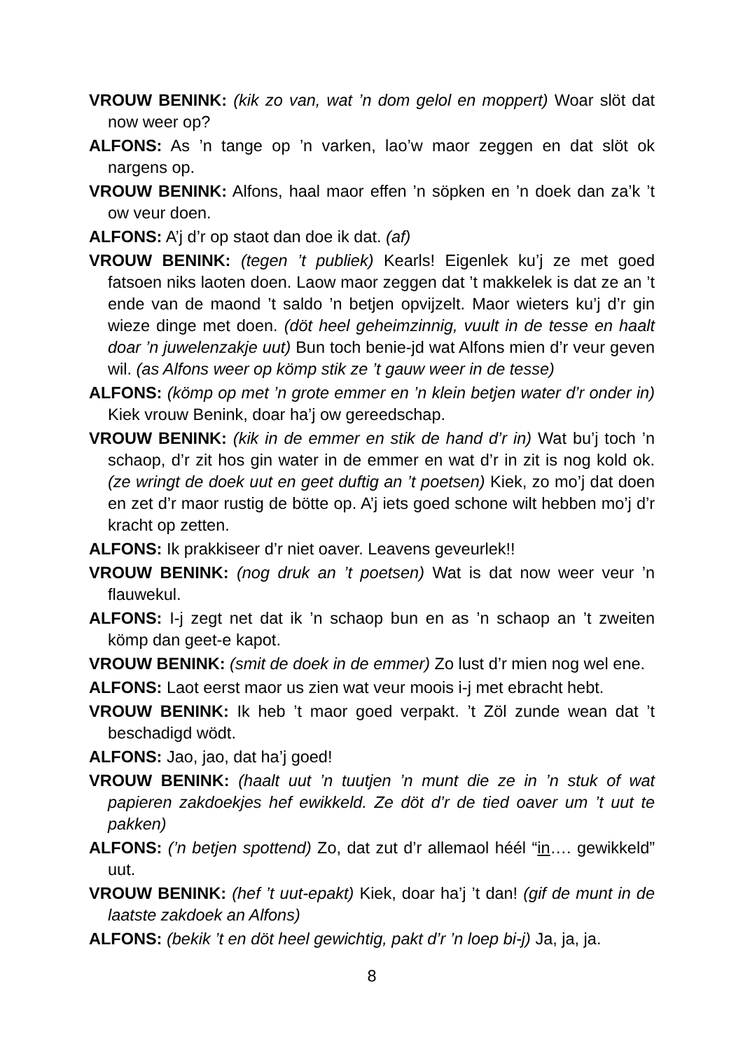VROUW BENINK: (kik zo van, wat ’n dom gelol en moppert) Woar slöt dat now weer op?
ALFONS: As ’n tange op ’n varken, lao’w maor zeggen en dat slöt ok nargens op.
VROUW BENINK: Alfons, haal maor effen ’n söpken en ’n doek dan za’k ’t ow veur doen.
ALFONS: A’j d’r op staot dan doe ik dat. (af)
VROUW BENINK: (tegen ’t publiek) Kearls! Eigenlek ku’j ze met goed fatsoen niks laoten doen. Laow maor zeggen dat ’t makkelek is dat ze an ’t ende van de maond ’t saldo ’n betjen opvijzelt. Maor wieters ku’j d’r gin wieze dinge met doen. (döt heel geheimzinnig, vuult in de tesse en haalt doar ’n juwelenzakje uut) Bun toch benie-jd wat Alfons mien d’r veur geven wil. (as Alfons weer op kömp stik ze ’t gauw weer in de tesse)
ALFONS: (kömp op met ’n grote emmer en ’n klein betjen water d’r onder in) Kiek vrouw Benink, doar ha’j ow gereedschap.
VROUW BENINK: (kik in de emmer en stik de hand d’r in) Wat bu’j toch ’n schaop, d’r zit hos gin water in de emmer en wat d’r in zit is nog kold ok. (ze wringt de doek uut en geet duftig an ’t poetsen) Kiek, zo mo’j dat doen en zet d’r maor rustig de bötte op. A’j iets goed schone wilt hebben mo’j d’r kracht op zetten.
ALFONS: Ik prakkiseer d’r niet oaver. Leavens geveurlek!!
VROUW BENINK: (nog druk an ’t poetsen) Wat is dat now weer veur ’n flauwekul.
ALFONS: I-j zegt net dat ik ’n schaop bun en as ’n schaop an ’t zweiten kömp dan geet-e kapot.
VROUW BENINK: (smit de doek in de emmer) Zo lust d’r mien nog wel ene.
ALFONS: Laot eerst maor us zien wat veur moois i-j met ebracht hebt.
VROUW BENINK: Ik heb ’t maor goed verpakt. ’t Zöl zunde wean dat ’t beschadigd wödt.
ALFONS: Jao, jao, dat ha’j goed!
VROUW BENINK: (haalt uut ’n tuutjen ’n munt die ze in ’n stuk of wat papieren zakdoekjes hef ewikkeld. Ze döt d’r de tied oaver um ’t uut te pakken)
ALFONS: (’n betjen spottend) Zo, dat zut d’r allemaol héél “in…. gewikkeld” uut.
VROUW BENINK: (hef ’t uut-epakt) Kiek, doar ha’j ’t dan! (gif de munt in de laatste zakdoek an Alfons)
ALFONS: (bekik ’t en döt heel gewichtig, pakt d’r ’n loep bi-j) Ja, ja, ja.
8